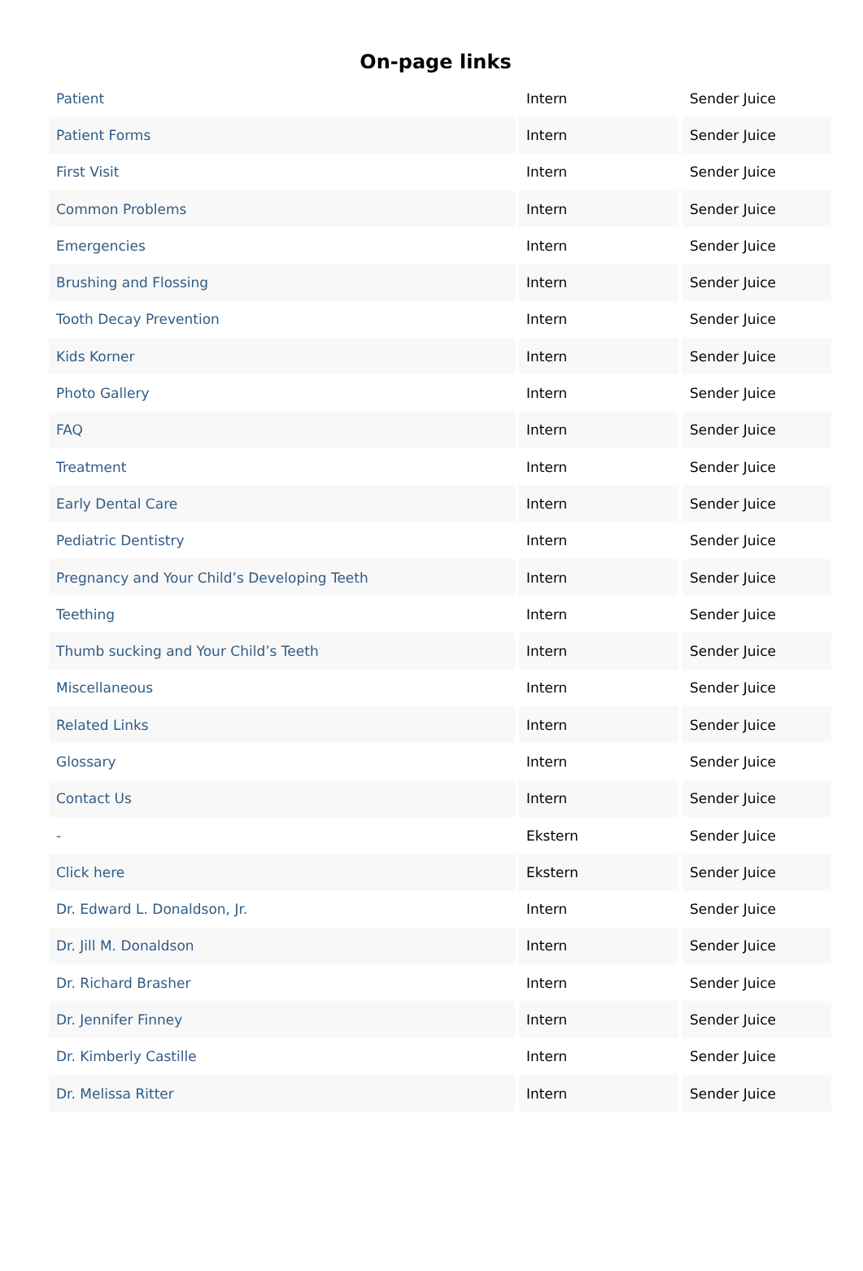On-page links
| Patient | Intern | Sender Juice |
| Patient Forms | Intern | Sender Juice |
| First Visit | Intern | Sender Juice |
| Common Problems | Intern | Sender Juice |
| Emergencies | Intern | Sender Juice |
| Brushing and Flossing | Intern | Sender Juice |
| Tooth Decay Prevention | Intern | Sender Juice |
| Kids Korner | Intern | Sender Juice |
| Photo Gallery | Intern | Sender Juice |
| FAQ | Intern | Sender Juice |
| Treatment | Intern | Sender Juice |
| Early Dental Care | Intern | Sender Juice |
| Pediatric Dentistry | Intern | Sender Juice |
| Pregnancy and Your Child’s Developing Teeth | Intern | Sender Juice |
| Teething | Intern | Sender Juice |
| Thumb sucking and Your Child’s Teeth | Intern | Sender Juice |
| Miscellaneous | Intern | Sender Juice |
| Related Links | Intern | Sender Juice |
| Glossary | Intern | Sender Juice |
| Contact Us | Intern | Sender Juice |
| - | Ekstern | Sender Juice |
| Click here | Ekstern | Sender Juice |
| Dr. Edward L. Donaldson, Jr. | Intern | Sender Juice |
| Dr. Jill M. Donaldson | Intern | Sender Juice |
| Dr. Richard Brasher | Intern | Sender Juice |
| Dr. Jennifer Finney | Intern | Sender Juice |
| Dr. Kimberly Castille | Intern | Sender Juice |
| Dr. Melissa Ritter | Intern | Sender Juice |